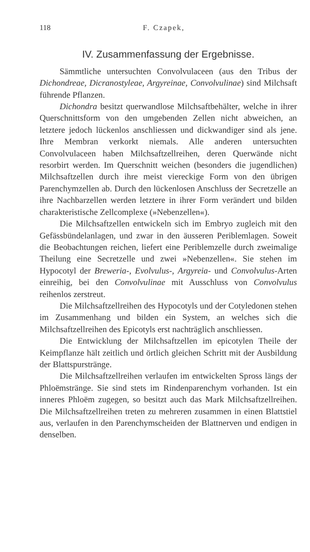118 F. Czapek,
IV. Zusammenfassung der Ergebnisse.
Sämmtliche untersuchten Convolvulaceen (aus den Tribus der Dichondreae, Dicranostyleae, Argyreinae, Convolvulinae) sind Milchsaft führende Pflanzen.
Dichondra besitzt querwandlose Milchsaftbehälter, welche in ihrer Querschnittsform von den umgebenden Zellen nicht abweichen, an letztere jedoch lückenlos anschliessen und dickwandiger sind als jene. Ihre Membran verkorkt niemals. Alle anderen untersuchten Convolvulaceen haben Milchsaftzellreihen, deren Querwände nicht resorbirt werden. Im Querschnitt weichen (besonders die jugendlichen) Milchsaftzellen durch ihre meist viereckige Form von den übrigen Parenchymzellen ab. Durch den lückenlosen Anschluss der Secretzelle an ihre Nachbarzellen werden letztere in ihrer Form verändert und bilden charakteristische Zellcomplexe (»Nebenzellen«).
Die Milchsaftzellen entwickeln sich im Embryo zugleich mit den Gefässbündelanlagen, und zwar in den äusseren Periblemlagen. Soweit die Beobachtungen reichen, liefert eine Periblemzelle durch zweimalige Theilung eine Secretzelle und zwei »Nebenzellen«. Sie stehen im Hypocotyl der Breweria-, Evolvulus-, Argyreia- und Convolvulus-Arten einreihig, bei den Convolvulinae mit Ausschluss von Convolvulus reihenlos zerstreut.
Die Milchsaftzellreihen des Hypocotyls und der Cotyledonen stehen im Zusammenhang und bilden ein System, an welches sich die Milchsaftzellreihen des Epicotyls erst nachträglich anschliessen.
Die Entwicklung der Milchsaftzellen im epicotylen Theile der Keimpflanze hält zeitlich und örtlich gleichen Schritt mit der Ausbildung der Blattspurstränge.
Die Milchsaftzellreihen verlaufen im entwickelten Spross längs der Phloëmstränge. Sie sind stets im Rindenparenchym vorhanden. Ist ein inneres Phloëm zugegen, so besitzt auch das Mark Milchsaftzellreihen. Die Milchsaftzellreihen treten zu mehreren zusammen in einen Blattstiel aus, verlaufen in den Parenchymscheiden der Blattnerven und endigen in denselben.